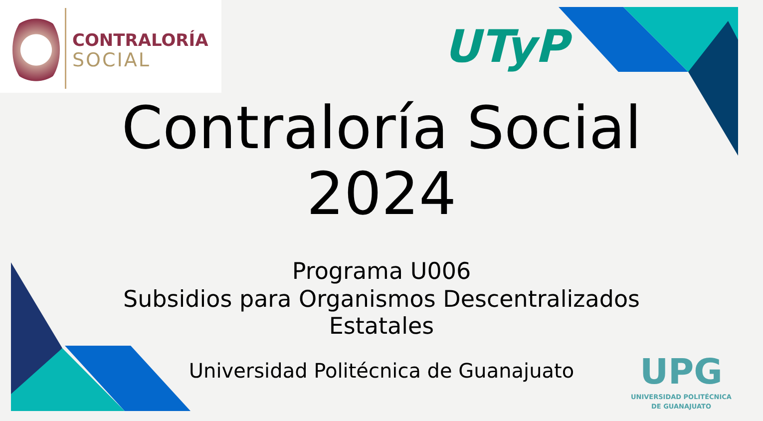CONTRALORÍA
SOCIAL
UTyP
Contraloría Social
2024
Programa U006
Subsidios para Organismos Descentralizados
Estatales
Universidad Politécnica de Guanajuato
UPG
UNIVERSIDAD POLITÉCNICA
DE GUANAJUATO